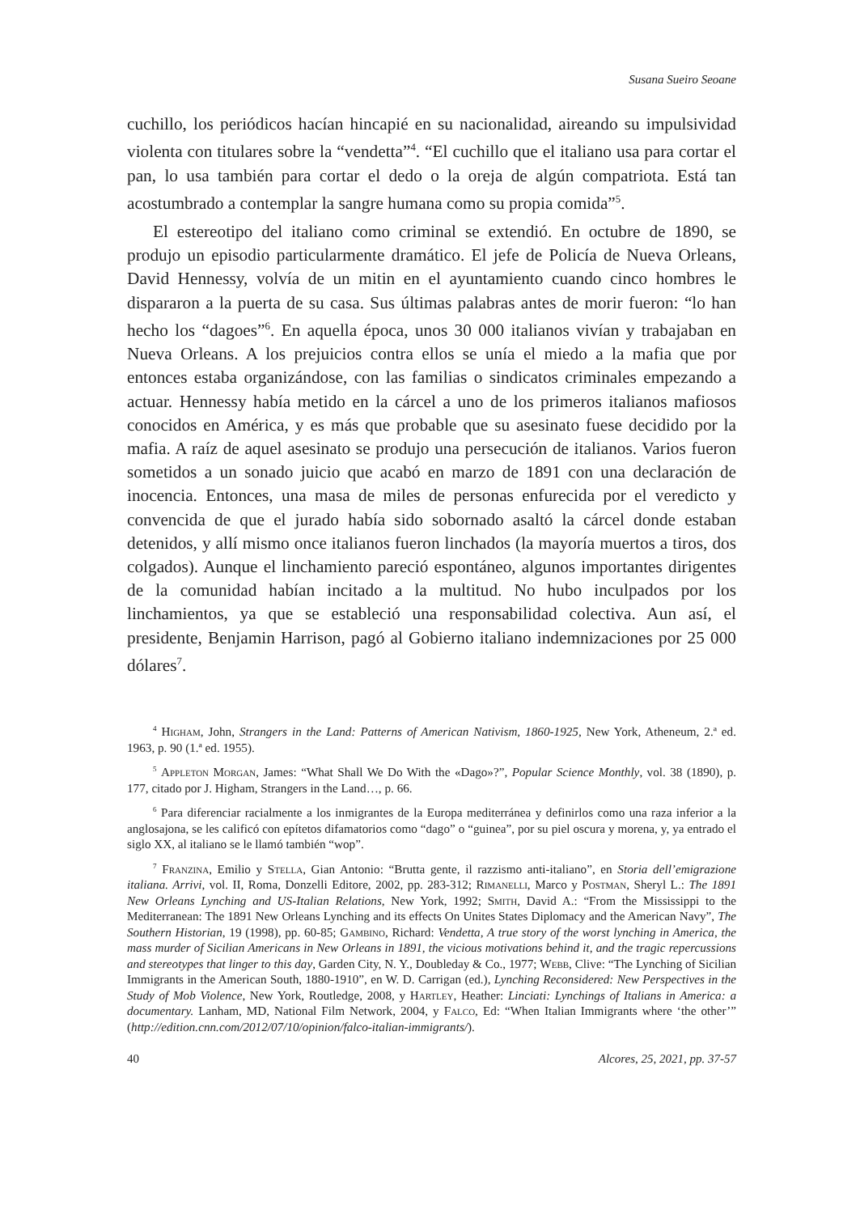Susana Sueiro Seoane
cuchillo, los periódicos hacían hincapié en su nacionalidad, aireando su impulsividad violenta con titulares sobre la “vendetta”<sup>4</sup>. “El cuchillo que el italiano usa para cortar el pan, lo usa también para cortar el dedo o la oreja de algún compatriota. Está tan acostumbrado a contemplar la sangre humana como su propia comida”<sup>5</sup>.
El estereotipo del italiano como criminal se extendió. En octubre de 1890, se produjo un episodio particularmente dramático. El jefe de Policía de Nueva Orleans, David Hennessy, volvía de un mitin en el ayuntamiento cuando cinco hombres le dispararon a la puerta de su casa. Sus últimas palabras antes de morir fueron: “lo han hecho los “dagoes”<sup>6</sup>. En aquella época, unos 30 000 italianos vivían y trabajaban en Nueva Orleans. A los prejuicios contra ellos se unía el miedo a la mafia que por entonces estaba organizándose, con las familias o sindicatos criminales empezando a actuar. Hennessy había metido en la cárcel a uno de los primeros italianos mafiosos conocidos en América, y es más que probable que su asesinato fuese decidido por la mafia. A raíz de aquel asesinato se produjo una persecución de italianos. Varios fueron sometidos a un sonado juicio que acabó en marzo de 1891 con una declaración de inocencia. Entonces, una masa de miles de personas enfurecida por el veredicto y convencida de que el jurado había sido sobornado asaltó la cárcel donde estaban detenidos, y allí mismo once italianos fueron linchados (la mayoría muertos a tiros, dos colgados). Aunque el linchamiento pareció espontáneo, algunos importantes dirigentes de la comunidad habían incitado a la multitud. No hubo inculpados por los linchamientos, ya que se estableció una responsabilidad colectiva. Aun así, el presidente, Benjamin Harrison, pagó al Gobierno italiano indemnizaciones por 25 000 dólares<sup>7</sup>.
<sup>4</sup> Higham, John, Strangers in the Land: Patterns of American Nativism, 1860-1925, New York, Atheneum, 2.ª ed. 1963, p. 90 (1.ª ed. 1955).
<sup>5</sup> Appleton Morgan, James: “What Shall We Do With the «Dago»?”, Popular Science Monthly, vol. 38 (1890), p. 177, citado por J. Higham, Strangers in the Land…, p. 66.
<sup>6</sup> Para diferenciar racialmente a los inmigrantes de la Europa mediterránea y definirlos como una raza inferior a la anglosajona, se les calificó con epítetos difamatorios como “dago” o “guinea”, por su piel oscura y morena, y, ya entrado el siglo XX, al italiano se le llamó también “wop”.
<sup>7</sup> Franzina, Emilio y Stella, Gian Antonio: “Brutta gente, il razzismo anti-italiano”, en Storia dell’emigrazione italiana. Arrivi, vol. II, Roma, Donzelli Editore, 2002, pp. 283-312; Rimanelli, Marco y Postman, Sheryl L.: The 1891 New Orleans Lynching and US-Italian Relations, New York, 1992; Smith, David A.: “From the Mississippi to the Mediterranean: The 1891 New Orleans Lynching and its effects On Unites States Diplomacy and the American Navy”, The Southern Historian, 19 (1998), pp. 60-85; Gambino, Richard: Vendetta, A true story of the worst lynching in America, the mass murder of Sicilian Americans in New Orleans in 1891, the vicious motivations behind it, and the tragic repercussions and stereotypes that linger to this day, Garden City, N. Y., Doubleday & Co., 1977; Webb, Clive: “The Lynching of Sicilian Immigrants in the American South, 1880-1910”, en W. D. Carrigan (ed.), Lynching Reconsidered: New Perspectives in the Study of Mob Violence, New York, Routledge, 2008, y Hartley, Heather: Linciati: Lynchings of Italians in America: a documentary. Lanham, MD, National Film Network, 2004, y Falco, Ed: “When Italian Immigrants where ‘the other’” (http://edition.cnn.com/2012/07/10/opinion/falco-italian-immigrants/).
40 Alcores, 25, 2021, pp. 37-57